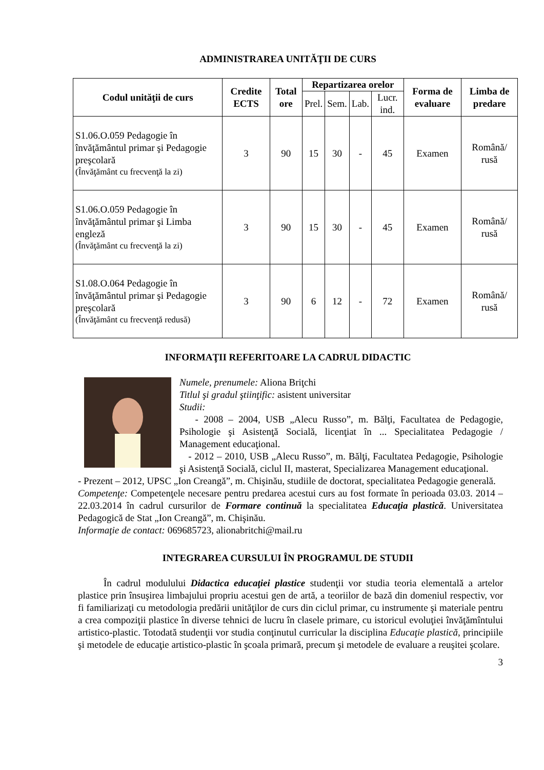ADMINISTRAREA UNITĂŢII DE CURS
| Codul unităţii de curs | Credite ECTS | Total ore | Repartizarea orelor | | | | Forma de evaluare | Limba de predare |
| --- | --- | --- | --- | --- | --- | --- | --- | --- |
| | | | Prel. | Sem. | Lab. | Lucr. ind. | | |
| S1.06.O.059 Pedagogie în învăţământul primar şi Pedagogie preşcolară (Învăţământ cu frecvenţă la zi) | 3 | 90 | 15 | 30 | - | 45 | Examen | Română/ rusă |
| S1.06.O.059 Pedagogie în învăţământul primar şi Limba engleză (Învăţământ cu frecvenţă la zi) | 3 | 90 | 15 | 30 | - | 45 | Examen | Română/ rusă |
| S1.08.O.064 Pedagogie în învăţământul primar şi Pedagogie preşcolară (Învăţământ cu frecvenţă redusă) | 3 | 90 | 6 | 12 | - | 72 | Examen | Română/ rusă |
INFORMAŢII REFERITOARE LA CADRUL DIDACTIC
Numele, prenumele: Aliona Briţchi
Titlul şi gradul ştiinţific: asistent universitar
Studii:
- 2008 – 2004, USB „Alecu Russo”, m. Bălţi, Facultatea de Pedagogie, Psihologie şi Asistenţă Socială, licenţiat în ... Specialitatea Pedagogie / Management educaţional.
- 2012 – 2010, USB „Alecu Russo”, m. Bălţi, Facultatea Pedagogie, Psihologie şi Asistenţă Socială, ciclul II, masterat, Specializarea Management educaţional.
- Prezent – 2012, UPSC „Ion Creangă”, m. Chişinău, studiile de doctorat, specialitatea Pedagogie generală.
Competenţe: Competenţele necesare pentru predarea acestui curs au fost formate în perioada 03.03. 2014 – 22.03.2014 în cadrul cursurilor de Formare continuă la specialitatea Educaţia plastică. Universitatea Pedagogică de Stat „Ion Creangă”, m. Chişinău.
Informaţie de contact: 069685723, alionabritchi@mail.ru
INTEGRAREA CURSULUI ÎN PROGRAMUL DE STUDII
În cadrul modulului Didactica educaţiei plastice studenţii vor studia teoria elementală a artelor plastice prin însuşirea limbajului propriu acestui gen de artă, a teoriilor de bază din domeniul respectiv, vor fi familiarizaţi cu metodologia predării unităţilor de curs din ciclul primar, cu instrumente şi materiale pentru a crea compoziţii plastice în diverse tehnici de lucru în clasele primare, cu istoricul evoluţiei învăţămîntului artistico-plastic. Totodată studenţii vor studia conţinutul curricular la disciplina Educaţie plastică, principiile şi metodele de educaţie artistico-plastic în şcoala primară, precum şi metodele de evaluare a reuşitei şcolare.
3